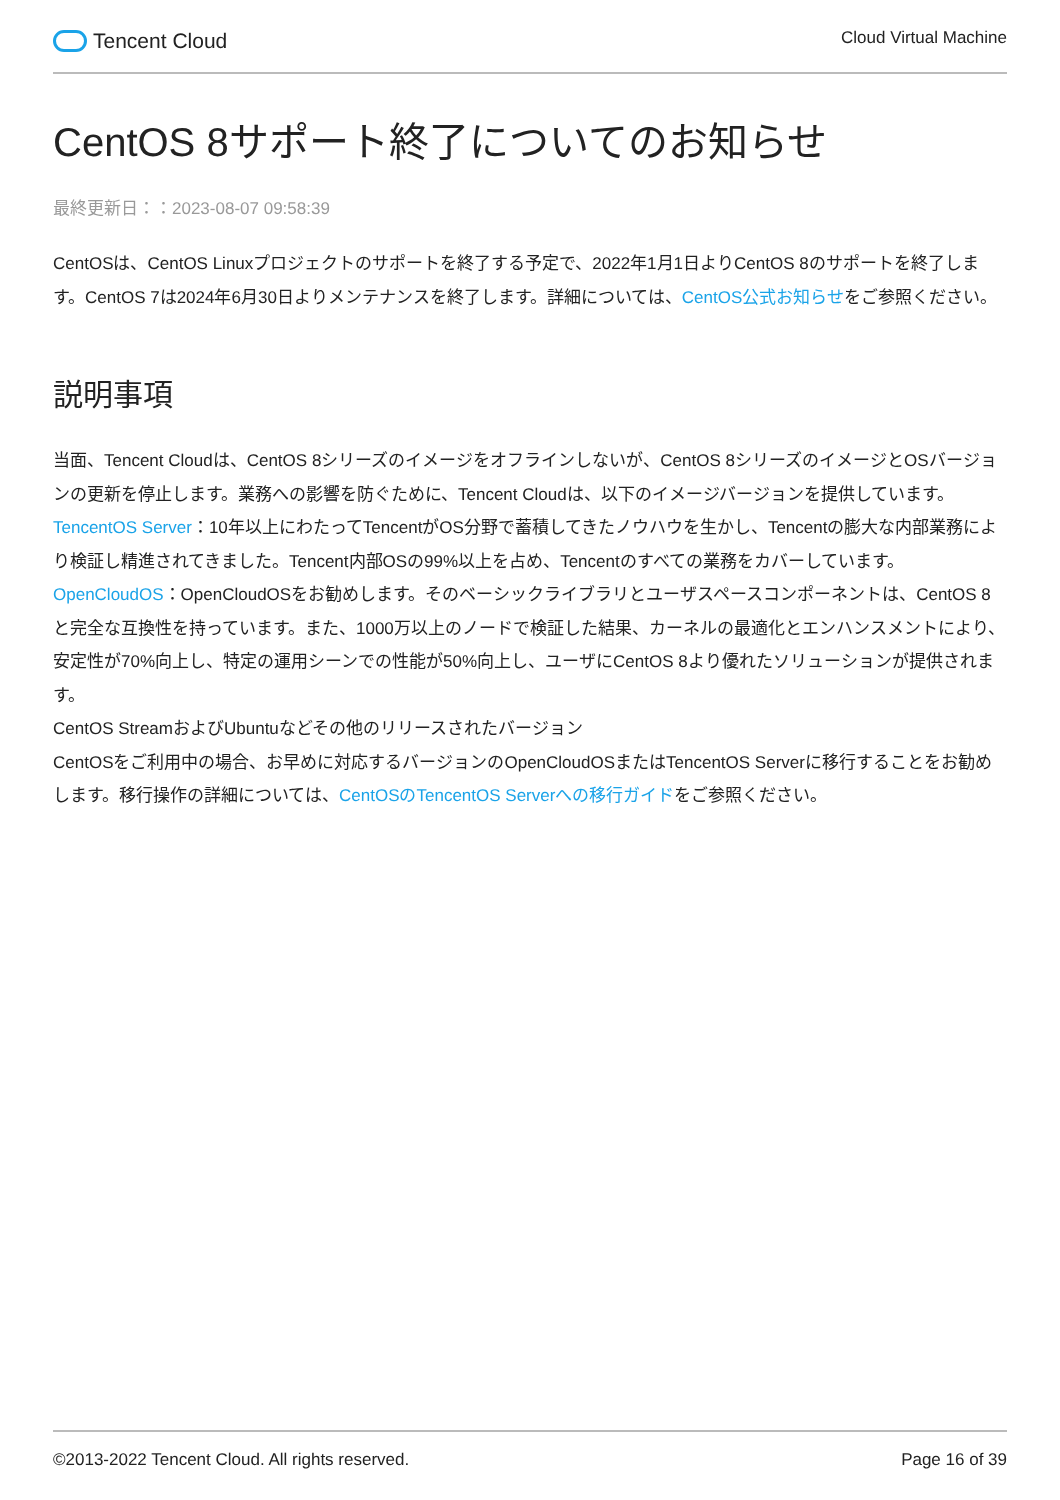Tencent Cloud
Cloud Virtual Machine
CentOS 8サポート終了についてのお知らせ
最終更新日：：2023-08-07 09:58:39
CentOSは、CentOS Linuxプロジェクトのサポートを終了する予定で、2022年1月1日よりCentOS 8のサポートを終了します。CentOS 7は2024年6月30日よりメンテナンスを終了します。詳細については、CentOS公式お知らせをご参照ください。
説明事項
当面、Tencent Cloudは、CentOS 8シリーズのイメージをオフラインしないが、CentOS 8シリーズのイメージとOSバージョンの更新を停止します。業務への影響を防ぐために、Tencent Cloudは、以下のイメージバージョンを提供しています。
TencentOS Server：10年以上にわたってTencentがOS分野で蓄積してきたノウハウを生かし、Tencentの膨大な内部業務により検証し精進されてきました。Tencent内部OSの99%以上を占め、Tencentのすべての業務をカバーしています。
OpenCloudOS：OpenCloudOSをお勧めします。そのベーシックライブラリとユーザスペースコンポーネントは、CentOS 8と完全な互換性を持っています。また、1000万以上のノードで検証した結果、カーネルの最適化とエンハンスメントにより、安定性が70%向上し、特定の運用シーンでの性能が50%向上し、ユーザにCentOS 8より優れたソリューションが提供されます。
CentOS StreamおよびUbuntuなどその他のリリースされたバージョン
CentOSをご利用中の場合、お早めに対応するバージョンのOpenCloudOSまたはTencentOS Serverに移行することをお勧めします。移行操作の詳細については、CentOSのTencentOS Serverへの移行ガイドをご参照ください。
©2013-2022 Tencent Cloud. All rights reserved. Page 16 of 39